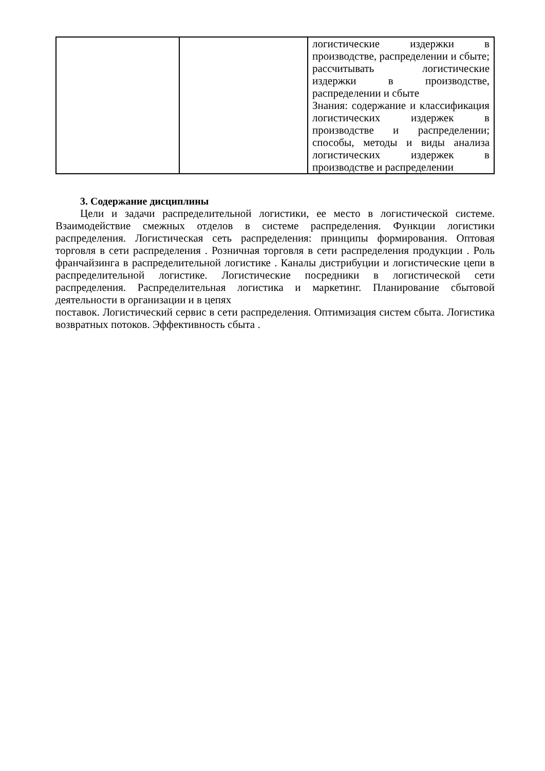| | | логистические издержки в производстве, распределении и сбыте; рассчитывать логистические издержки в производстве, распределении и сбыте Знания: содержание и классификация логистических издержек в производстве и распределении; способы, методы и виды анализа логистических издержек в производстве и распределении |
3. Содержание дисциплины
Цели и задачи распределительной логистики, ее место в логистической системе. Взаимодействие смежных отделов в системе распределения. Функции логистики распределения. Логистическая сеть распределения: принципы формирования. Оптовая торговля в сети распределения . Розничная торговля в сети распределения продукции . Роль франчайзинга в распределительной логистике . Каналы дистрибуции и логистические цепи в распределительной логистике. Логистические посредники в логистической сети распределения. Распределительная логистика и маркетинг. Планирование сбытовой деятельности в организации и в цепях
поставок. Логистический сервис в сети распределения. Оптимизация систем сбыта. Логистика возвратных потоков. Эффективность сбыта .